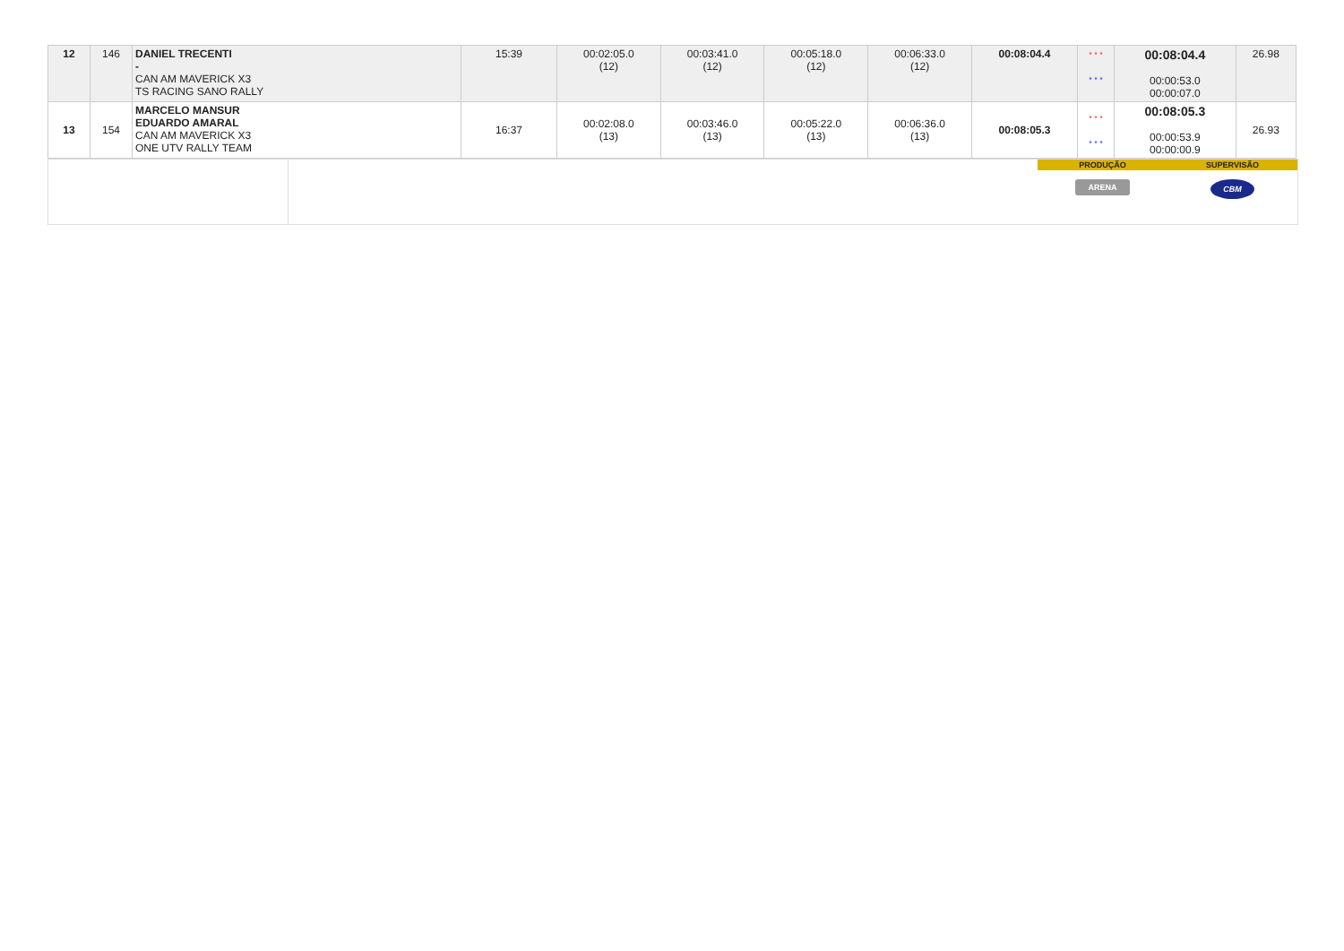| 12 | 146 | DANIEL TRECENTI - CAN AM MAVERICK X3 TS RACING SANO RALLY | 15:39 | 00:02:05.0 (12) | 00:03:41.0 (12) | 00:05:18.0 (12) | 00:06:33.0 (12) | 00:08:04.4 | * * * * * * | 00:08:04.4 00:00:53.0 00:00:07.0 | 26.98 |
| 13 | 154 | MARCELO MANSUR EDUARDO AMARAL CAN AM MAVERICK X3 ONE UTV RALLY TEAM | 16:37 | 00:02:08.0 (13) | 00:03:46.0 (13) | 00:05:22.0 (13) | 00:06:36.0 (13) | 00:08:05.3 | * * * * * * | 00:08:05.3 00:00:53.9 00:00:00.9 | 26.93 |
PRODUÇÃO
ARENA
SUPERVISÃO
CBM